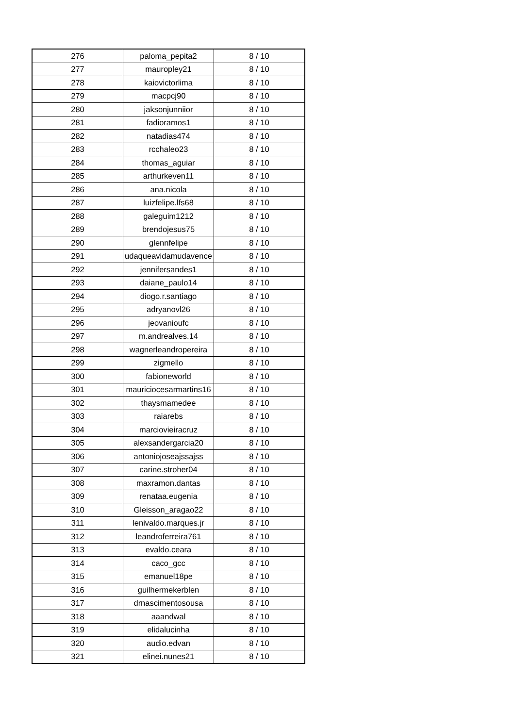| 276 | paloma_pepita2 | 8 / 10 |
| 277 | mauropley21 | 8 / 10 |
| 278 | kaiovictorlima | 8 / 10 |
| 279 | macpcj90 | 8 / 10 |
| 280 | jaksonjunniior | 8 / 10 |
| 281 | fadioramos1 | 8 / 10 |
| 282 | natadias474 | 8 / 10 |
| 283 | rcchaleo23 | 8 / 10 |
| 284 | thomas_aguiar | 8 / 10 |
| 285 | arthurkeven11 | 8 / 10 |
| 286 | ana.nicola | 8 / 10 |
| 287 | luizfelipe.lfs68 | 8 / 10 |
| 288 | galeguim1212 | 8 / 10 |
| 289 | brendojesus75 | 8 / 10 |
| 290 | glennfelipe | 8 / 10 |
| 291 | udaqueavidamudavence | 8 / 10 |
| 292 | jennifersandes1 | 8 / 10 |
| 293 | daiane_paulo14 | 8 / 10 |
| 294 | diogo.r.santiago | 8 / 10 |
| 295 | adryanovl26 | 8 / 10 |
| 296 | jeovanioufc | 8 / 10 |
| 297 | m.andrealves.14 | 8 / 10 |
| 298 | wagnerleandropereira | 8 / 10 |
| 299 | zigmello | 8 / 10 |
| 300 | fabioneworld | 8 / 10 |
| 301 | mauriciocesarmartins16 | 8 / 10 |
| 302 | thaysmamedee | 8 / 10 |
| 303 | raiarebs | 8 / 10 |
| 304 | marciovieiracruz | 8 / 10 |
| 305 | alexsandergarcia20 | 8 / 10 |
| 306 | antoniojoseajssajss | 8 / 10 |
| 307 | carine.stroher04 | 8 / 10 |
| 308 | maxramon.dantas | 8 / 10 |
| 309 | renataa.eugenia | 8 / 10 |
| 310 | Gleisson_aragao22 | 8 / 10 |
| 311 | lenivaldo.marques.jr | 8 / 10 |
| 312 | leandroferreira761 | 8 / 10 |
| 313 | evaldo.ceara | 8 / 10 |
| 314 | caco_gcc | 8 / 10 |
| 315 | emanuel18pe | 8 / 10 |
| 316 | guilhermekerblen | 8 / 10 |
| 317 | drnascimentosousa | 8 / 10 |
| 318 | aaandwal | 8 / 10 |
| 319 | elidalucinha | 8 / 10 |
| 320 | audio.edvan | 8 / 10 |
| 321 | elinei.nunes21 | 8 / 10 |